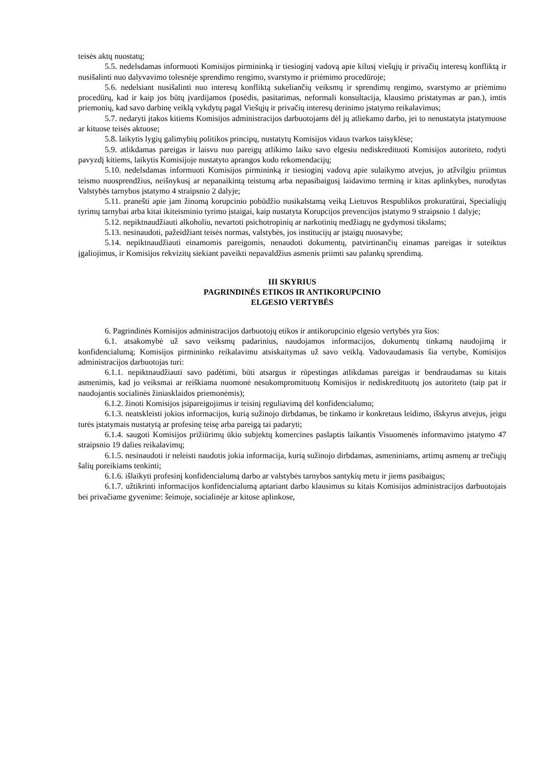teisės aktų nuostatų;
5.5. nedelsdamas informuoti Komisijos pirmininką ir tiesioginį vadovą apie kilusį viešųjų ir privačių interesų konfliktą ir nusišalinti nuo dalyvavimo tolesnėje sprendimo rengimo, svarstymo ir priėmimo procedūroje;
5.6. nedelsiant nusišalinti nuo interesų konfliktą sukeliančių veiksmų ir sprendimų rengimo, svarstymo ar priėmimo procedūrų, kad ir kaip jos būtų įvardijamos (posėdis, pasitarimas, neformali konsultacija, klausimo pristatymas ar pan.), imtis priemonių, kad savo darbinę veiklą vykdytų pagal Viešųjų ir privačių interesų derinimo įstatymo reikalavimus;
5.7. nedaryti įtakos kitiems Komisijos administracijos darbuotojams dėl jų atliekamo darbo, jei to nenustatyta įstatymuose ar kituose teisės aktuose;
5.8. laikytis lygių galimybių politikos principų, nustatytų Komisijos vidaus tvarkos taisyklėse;
5.9. atlikdamas pareigas ir laisvu nuo pareigų atlikimo laiku savo elgesiu nediskredituoti Komisijos autoriteto, rodyti pavyzdį kitiems, laikytis Komisijoje nustatyto aprangos kodo rekomendacijų;
5.10. nedelsdamas informuoti Komisijos pirmininką ir tiesioginį vadovą apie sulaikymo atvejus, jo atžvilgiu priimtus teismo nuosprendžius, neišnykusį ar nepanaikintą teistumą arba nepasibaigusį laidavimo terminą ir kitas aplinkybes, nurodytas Valstybės tarnybos įstatymo 4 straipsnio 2 dalyje;
5.11. pranešti apie jam žinomą korupcinio pobūdžio nusikalstamą veiką Lietuvos Respublikos prokuratūrai, Specialiųjų tyrimų tarnybai arba kitai ikiteisminio tyrimo įstaigai, kaip nustatyta Korupcijos prevencijos įstatymo 9 straipsnio 1 dalyje;
5.12. nepiktnaudžiauti alkoholiu, nevartoti psichotropinių ar narkotinių medžiagų ne gydymosi tikslams;
5.13. nesinaudoti, pažeidžiant teisės normas, valstybės, jos institucijų ar įstaigų nuosavybe;
5.14. nepiktnaudžiauti einamomis pareigomis, nenaudoti dokumentų, patvirtinančių einamas pareigas ir suteiktus įgaliojimus, ir Komisijos rekvizitų siekiant paveikti nepavaldžius asmenis priimti sau palankų sprendimą.
III SKYRIUS
PAGRINDINĖS ETIKOS IR ANTIKORUPCINIO
ELGESIO VERTYBĖS
6. Pagrindinės Komisijos administracijos darbuotojų etikos ir antikorupcinio elgesio vertybės yra šios:
6.1. atsakomybė už savo veiksmų padarinius, naudojamos informacijos, dokumentų tinkamą naudojimą ir konfidencialumą; Komisijos pirmininko reikalavimu atsiskaitymas už savo veiklą. Vadovaudamasis šia vertybe, Komisijos administracijos darbuotojas turi:
6.1.1. nepiktnaudžiauti savo padėtimi, būti atsargus ir rūpestingas atlikdamas pareigas ir bendraudamas su kitais asmenimis, kad jo veiksmai ar reiškiama nuomonė nesukompromituotų Komisijos ir nediskredituotų jos autoriteto (taip pat ir naudojantis socialinės žiniasklaidos priemonėmis);
6.1.2. žinoti Komisijos įsipareigojimus ir teisinį reguliavimą dėl konfidencialumo;
6.1.3. neatskleisti jokios informacijos, kurią sužinojo dirbdamas, be tinkamo ir konkretaus leidimo, išskyrus atvejus, jeigu turės įstatymais nustatytą ar profesinę teisę arba pareigą tai padaryti;
6.1.4. saugoti Komisijos prižiūrimų ūkio subjektų komercines paslaptis laikantis Visuomenės informavimo įstatymo 47 straipsnio 19 dalies reikalavimų;
6.1.5. nesinaudoti ir neleisti naudotis jokia informacija, kurią sužinojo dirbdamas, asmeniniams, artimų asmenų ar trečiųjų šalių poreikiams tenkinti;
6.1.6. išlaikyti profesinį konfidencialumą darbo ar valstybės tarnybos santykių metu ir jiems pasibaigus;
6.1.7. užtikrinti informacijos konfidencialumą aptariant darbo klausimus su kitais Komisijos administracijos darbuotojais bei privačiame gyvenime: šeimoje, socialinėje ar kitose aplinkose,